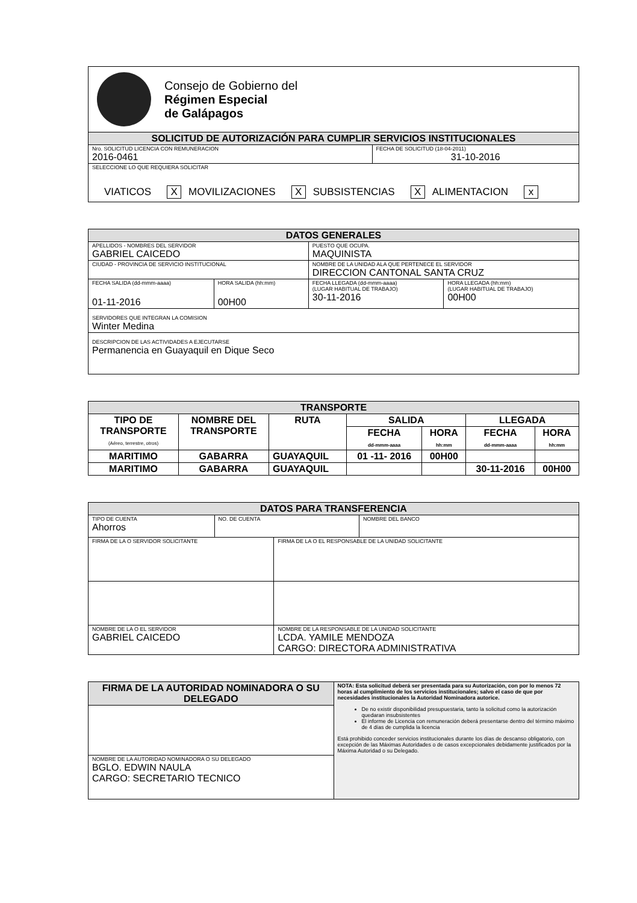| Consejo de Gobierno del Régimen Especial de Galápagos | |
| SOLICITUD DE AUTORIZACIÓN PARA CUMPLIR SERVICIOS INSTITUCIONALES | |
| Nro. SOLICITUD LICENCIA CON REMUNERACION 2016-0461 | FECHA DE SOLICITUD (18-04-2011) 31-10-2016 |
| SELECCIONE LO QUE REQUIERA SOLICITAR VIATICOS X MOVILIZACIONES X SUBSISTENCIAS X ALIMENTACION x | |
| DATOS GENERALES | | | |
| APELLIDOS - NOMBRES DEL SERVIDOR GABRIEL CAICEDO | | PUESTO QUE OCUPA. MAQUINISTA | |
| CIUDAD - PROVINCIA DE SERVICIO INSTITUCIONAL | | NOMBRE DE LA UNIDAD ALA QUE PERTENECE EL SERVIDOR DIRECCION CANTONAL SANTA CRUZ | |
| FECHA SALIDA (dd-mmm-aaaa) 01-11-2016 | HORA SALIDA (hh:mm) 00H00 | FECHA LLEGADA (dd-mmm-aaaa) (LUGAR HABITUAL DE TRABAJO) 30-11-2016 | HORA LLEGADA (hh:mm) (LUGAR HABITUAL DE TRABAJO) 00H00 |
| SERVIDORES QUE INTEGRAN LA COMISION Winter Medina | | | |
| DESCRIPCION DE LAS ACTIVIDADES A EJECUTARSE Permanencia en Guayaquil en Dique Seco | | | |
| TRANSPORTE | | | | | | |
| TIPO DE TRANSPORTE (Aéreo, terrestre, otros) | NOMBRE DEL TRANSPORTE | RUTA | SALIDA | | LLEGADA | |
| | | | FECHA dd-mmm-aaaa | HORA hh:mm | FECHA dd-mmm-aaaa | HORA hh:mm |
| MARITIMO | GABARRA | GUAYAQUIL | 01 -11- 2016 | 00H00 | | |
| MARITIMO | GABARRA | GUAYAQUIL | | | 30-11-2016 | 00H00 |
| DATOS PARA TRANSFERENCIA | | | |
| TIPO DE CUENTA Ahorros | NO. DE CUENTA | | NOMBRE DEL BANCO |
| FIRMA DE LA O SERVIDOR SOLICITANTE | | FIRMA DE LA O EL RESPONSABLE DE LA UNIDAD SOLICITANTE | |
| NOMBRE DE LA O EL SERVIDOR GABRIEL CAICEDO | | NOMBRE DE LA RESPONSABLE DE LA UNIDAD SOLICITANTE LCDA. YAMILE MENDOZA CARGO: DIRECTORA ADMINISTRATIVA | |
| FIRMA DE LA AUTORIDAD NOMINADORA O SU DELEGADO | NOTA: Esta solicitud deberá ser presentada para su Autorización, con por lo menos 72 horas al cumplimiento de los servicios institucionales; salvo el caso de que por necesidades institucionales la Autoridad Nominadora autorice. De no existir disponibilidad presupuestaria, tanto la solicitud como la autorización quedaran insubsistentes El informe de Licencia con remuneración deberá presentarse dentro del término máximo de 4 días de cumplida la licencia Está prohibido conceder servicios institucionales durante los días de descanso obligatorio, con excepción de las Máximas Autoridades o de casos excepcionales debidamente justificados por la Máxima Autoridad o su Delegado. |
| NOMBRE DE LA AUTORIDAD NOMINADORA O SU DELEGADO BGLO. EDWIN NAULA CARGO: SECRETARIO TECNICO | |